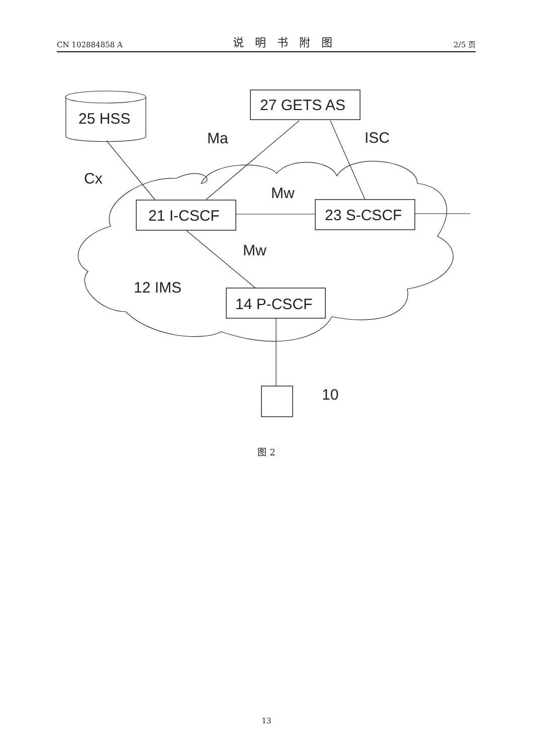CN 102884858 A 说明书附图 2/5 页
25 HSS
27 GETS AS
21 I-CSCF
23 S-CSCF
14 P-CSCF
12 IMS
Ma
ISC
Cx
Mw
Mw
10
图 2
13